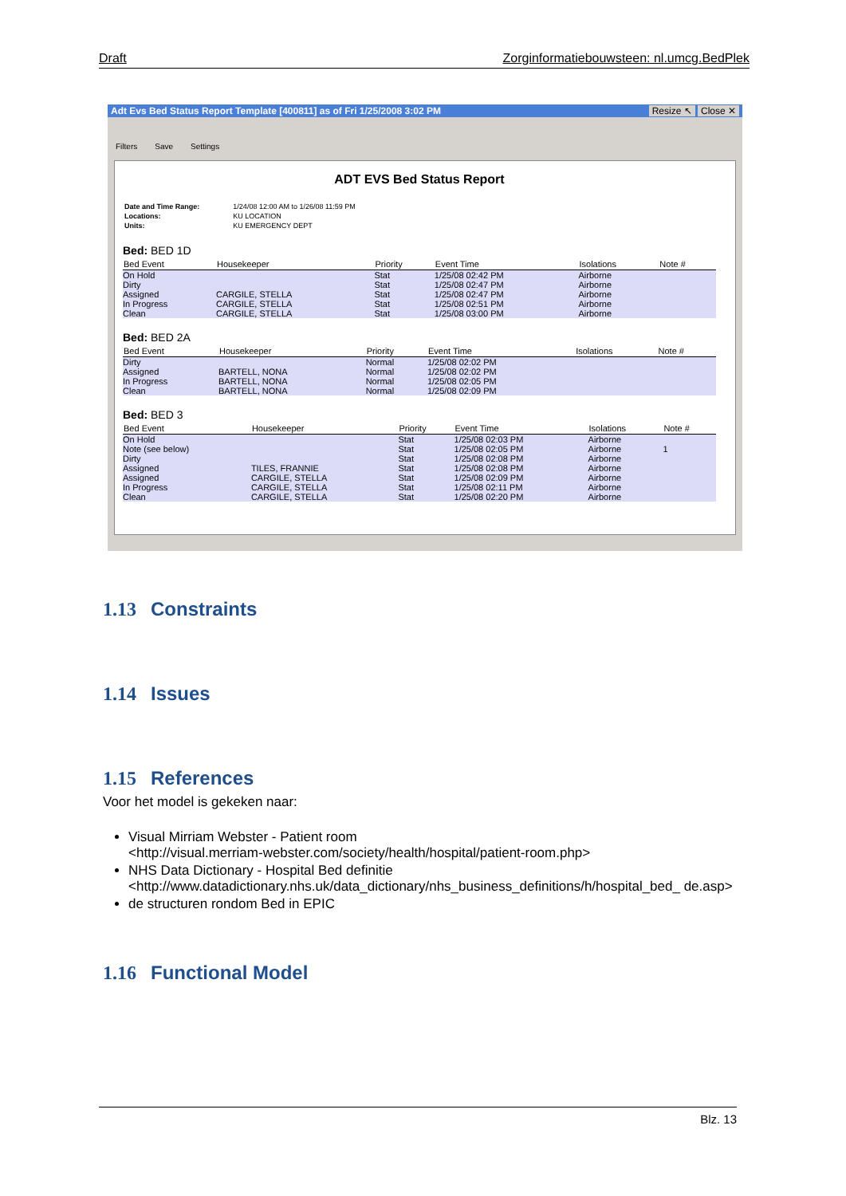Draft Zorginformatiebouwsteen: nl.umcg.BedPlek
Adt Evs Bed Status Report Template [400811] as of Fri 1/25/2008 3:02 PM Resize ↖ Close ✕
Filters Save Settings
ADT EVS Bed Status Report
| Date and Time Range: | 1/24/08 12:00 AM to 1/26/08 11:59 PM |
| Locations: | KU LOCATION |
| Units: | KU EMERGENCY DEPT |
Bed: BED 1D
| Bed Event | Housekeeper | Priority | Event Time | Isolations | Note # |
| --- | --- | --- | --- | --- | --- |
| On Hold | | Stat | 1/25/08 02:42 PM | Airborne | |
| Dirty | | Stat | 1/25/08 02:47 PM | Airborne | |
| Assigned | CARGILE, STELLA | Stat | 1/25/08 02:47 PM | Airborne | |
| In Progress | CARGILE, STELLA | Stat | 1/25/08 02:51 PM | Airborne | |
| Clean | CARGILE, STELLA | Stat | 1/25/08 03:00 PM | Airborne | |
Bed: BED 2A
| Bed Event | Housekeeper | Priority | Event Time | Isolations | Note # |
| --- | --- | --- | --- | --- | --- |
| Dirty | | Normal | 1/25/08 02:02 PM | | |
| Assigned | BARTELL, NONA | Normal | 1/25/08 02:02 PM | | |
| In Progress | BARTELL, NONA | Normal | 1/25/08 02:05 PM | | |
| Clean | BARTELL, NONA | Normal | 1/25/08 02:09 PM | | |
Bed: BED 3
| Bed Event | Housekeeper | Priority | Event Time | Isolations | Note # |
| --- | --- | --- | --- | --- | --- |
| On Hold | | Stat | 1/25/08 02:03 PM | Airborne | |
| Note (see below) | | Stat | 1/25/08 02:05 PM | Airborne | 1 |
| Dirty | | Stat | 1/25/08 02:08 PM | Airborne | |
| Assigned | TILES, FRANNIE | Stat | 1/25/08 02:08 PM | Airborne | |
| Assigned | CARGILE, STELLA | Stat | 1/25/08 02:09 PM | Airborne | |
| In Progress | CARGILE, STELLA | Stat | 1/25/08 02:11 PM | Airborne | |
| Clean | CARGILE, STELLA | Stat | 1/25/08 02:20 PM | Airborne | |
1.13 Constraints
1.14 Issues
1.15 References
Voor het model is gekeken naar:
Visual Mirriam Webster - Patient room
<http://visual.merriam-webster.com/society/health/hospital/patient-room.php>
NHS Data Dictionary - Hospital Bed definitie
<http://www.datadictionary.nhs.uk/data_dictionary/nhs_business_definitions/h/hospital_bed_ de.asp>
de structuren rondom Bed in EPIC
1.16 Functional Model
Blz. 13